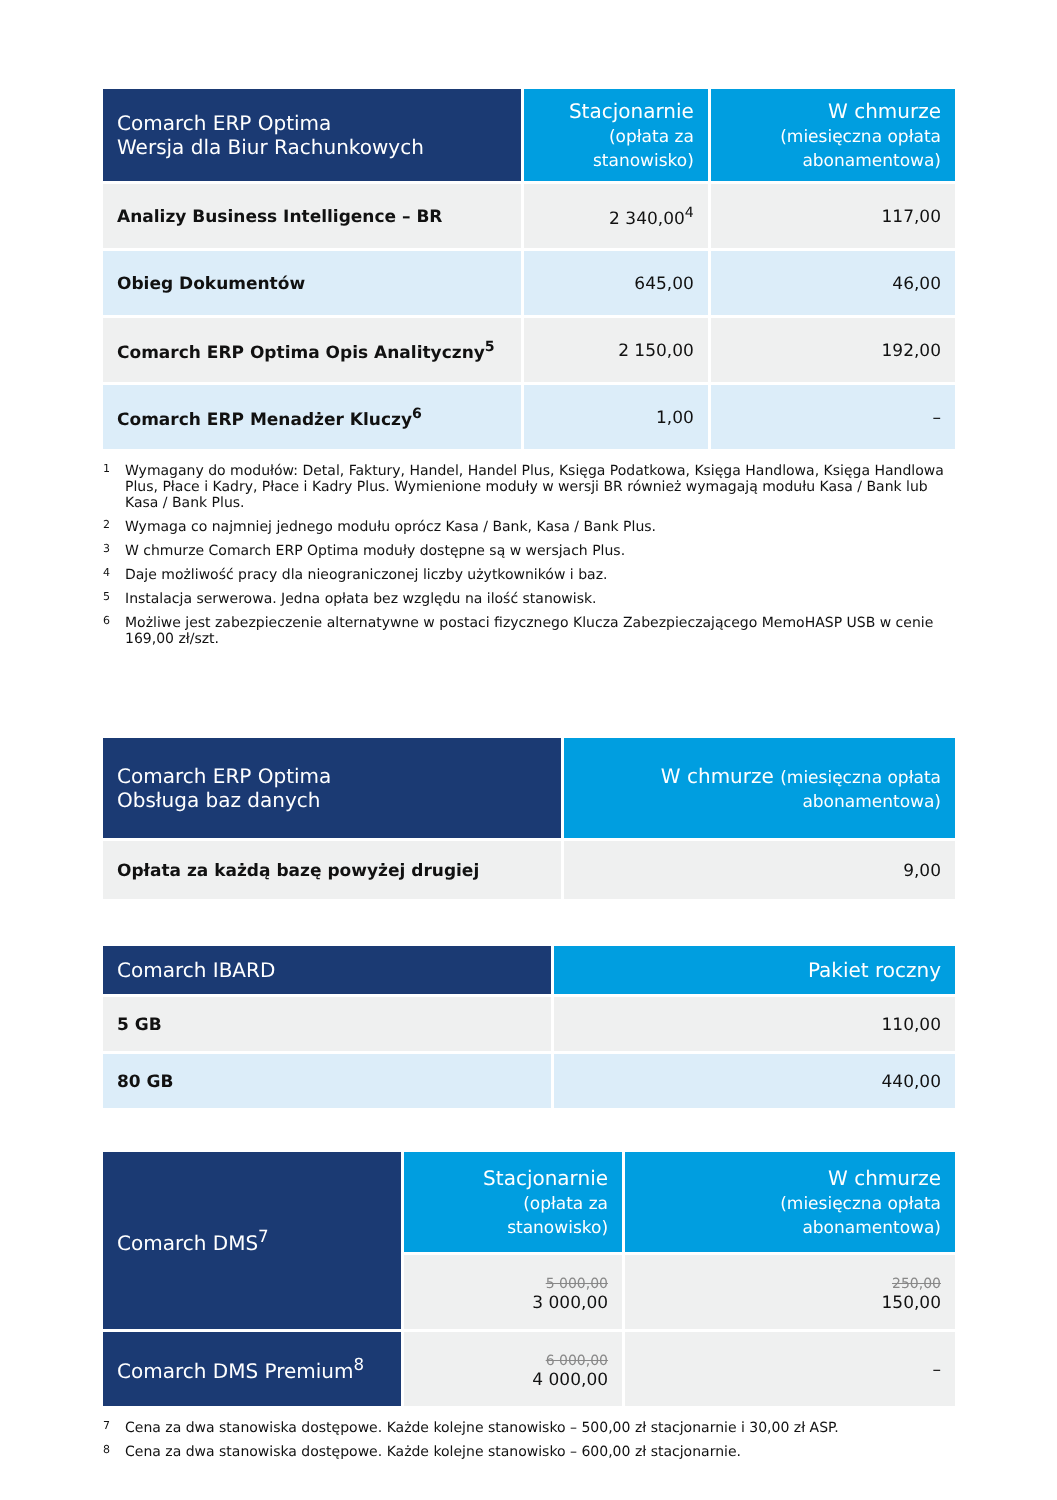| Comarch ERP Optima Wersja dla Biur Rachunkowych | Stacjonarnie (opłata za stanowisko) | W chmurze (miesięczna opłata abonamentowa) |
| --- | --- | --- |
| Analizy Business Intelligence – BR | 2 340,00<sup>4</sup> | 117,00 |
| Obieg Dokumentów | 645,00 | 46,00 |
| Comarch ERP Optima Opis Analityczny<sup>5</sup> | 2 150,00 | 192,00 |
| Comarch ERP Menadżer Kluczy<sup>6</sup> | 1,00 | – |
<sup>1</sup> Wymagany do modułów: Detal, Faktury, Handel, Handel Plus, Księga Podatkowa, Księga Handlowa, Księga Handlowa Plus, Płace i Kadry, Płace i Kadry Plus. Wymienione moduły w wersji BR również wymagają modułu Kasa / Bank lub Kasa / Bank Plus.
<sup>2</sup> Wymaga co najmniej jednego modułu oprócz Kasa / Bank, Kasa / Bank Plus.
<sup>3</sup> W chmurze Comarch ERP Optima moduły dostępne są w wersjach Plus.
<sup>4</sup> Daje możliwość pracy dla nieograniczonej liczby użytkowników i baz.
<sup>5</sup> Instalacja serwerowa. Jedna opłata bez względu na ilość stanowisk.
<sup>6</sup> Możliwe jest zabezpieczenie alternatywne w postaci fizycznego Klucza Zabezpieczającego MemoHASP USB w cenie 169,00 zł/szt.
| Comarch ERP Optima Obsługa baz danych | W chmurze (miesięczna opłata abonamentowa) |
| --- | --- |
| Opłata za każdą bazę powyżej drugiej | 9,00 |
| Comarch IBARD | Pakiet roczny |
| --- | --- |
| 5 GB | 110,00 |
| 80 GB | 440,00 |
| Comarch DMS<sup>7</sup> | Stacjonarnie (opłata za stanowisko) | W chmurze (miesięczna opłata abonamentowa) |
| --- | --- | --- |
| | 5 000,00 3 000,00 | 250,00 150,00 |
| Comarch DMS Premium<sup>8</sup> | 6 000,00 4 000,00 | – |
<sup>7</sup> Cena za dwa stanowiska dostępowe. Każde kolejne stanowisko – 500,00 zł stacjonarnie i 30,00 zł ASP.
<sup>8</sup> Cena za dwa stanowiska dostępowe. Każde kolejne stanowisko – 600,00 zł stacjonarnie.